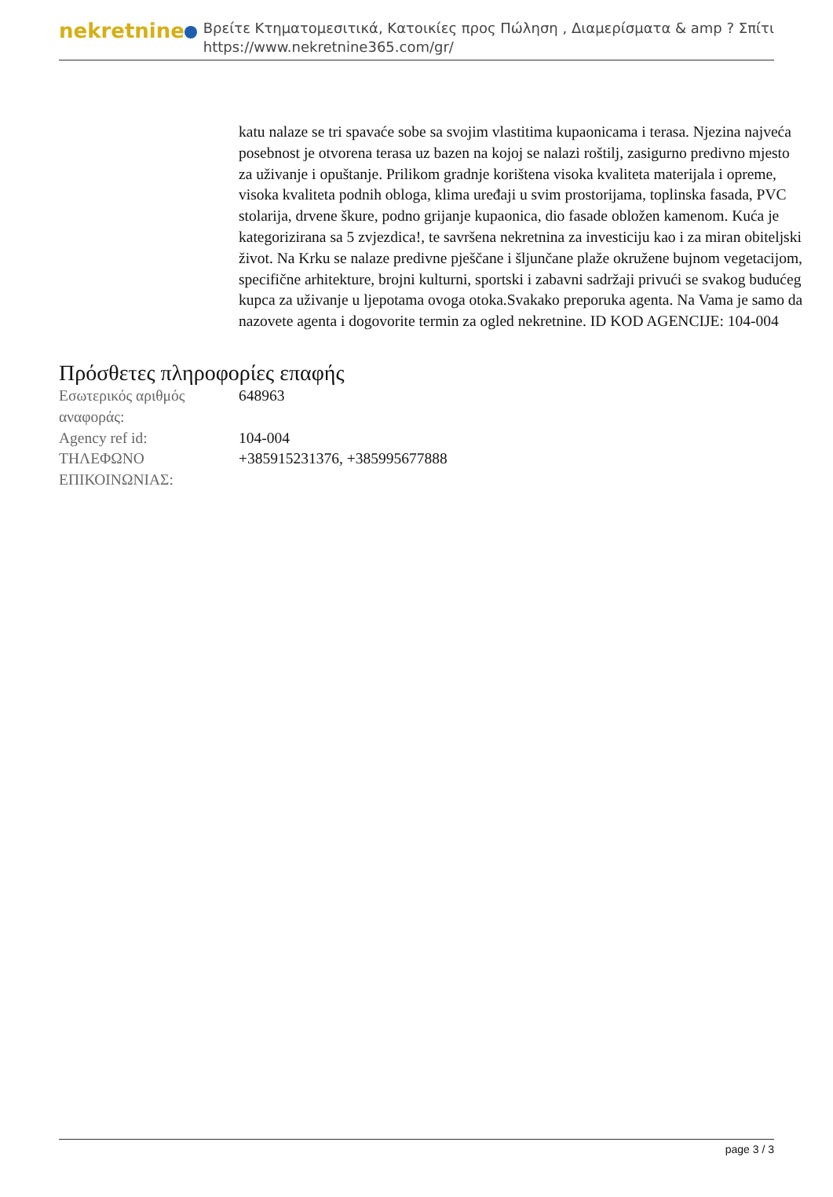nekretnine
Βρείτε Κτηματομεσιτικά, Κατοικίες προς Πώληση , Διαμερίσματα & amp ? Σπίτι
https://www.nekretnine365.com/gr/
katu nalaze se tri spavaće sobe sa svojim vlastitima kupaonicama i terasa. Njezina najveća posebnost je otvorena terasa uz bazen na kojoj se nalazi roštilj, zasigurno predivno mjesto za uživanje i opuštanje. Prilikom gradnje korištena visoka kvaliteta materijala i opreme, visoka kvaliteta podnih obloga, klima uređaji u svim prostorijama, toplinska fasada, PVC stolarija, drvene škure, podno grijanje kupaonica, dio fasade obložen kamenom. Kuća je kategorizirana sa 5 zvjezdica!, te savršena nekretnina za investiciju kao i za miran obiteljski život. Na Krku se nalaze predivne pješčane i šljunčane plaže okružene bujnom vegetacijom, specifične arhitekture, brojni kulturni, sportski i zabavni sadržaji privući se svakog budućeg kupca za uživanje u ljepotama ovoga otoka.Svakako preporuka agenta. Na Vama je samo da nazovete agenta i dogovorite termin za ogled nekretnine. ID KOD AGENCIJE: 104-004
Πρόσθετες πληροφορίες επαφής
| Εσωτερικός αριθμός αναφοράς: | 648963 |
| Agency ref id: | 104-004 |
| ΤΗΛΕΦΩΝΟ ΕΠΙΚΟΙΝΩΝΙΑΣ: | +385915231376, +385995677888 |
page 3 / 3